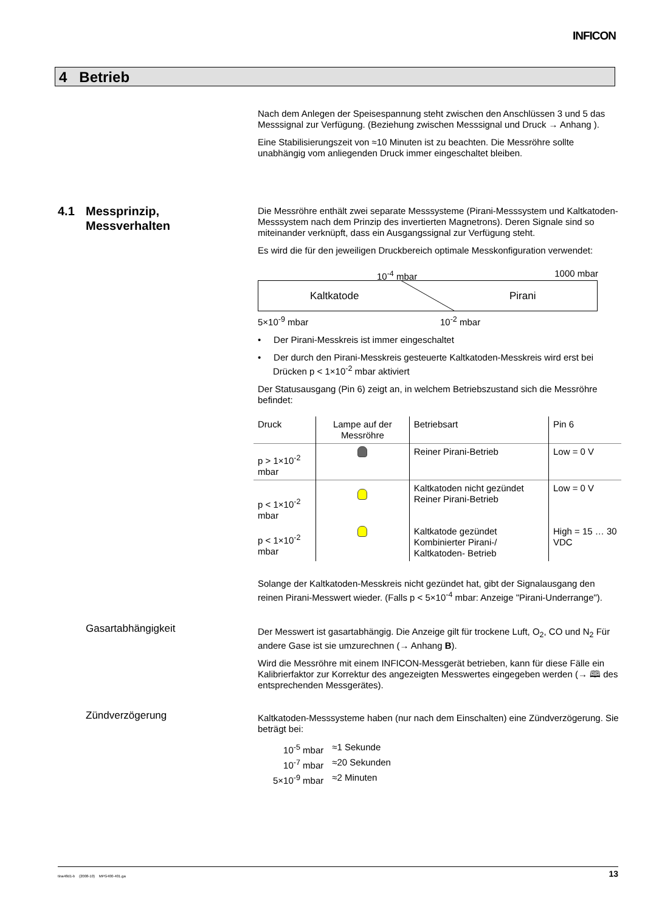INFICON
4 Betrieb
Nach dem Anlegen der Speisespannung steht zwischen den Anschlüssen 3 und 5 das Messsignal zur Verfügung. (Beziehung zwischen Messsignal und Druck → Anhang ).
Eine Stabilisierungszeit von ≈10 Minuten ist zu beachten. Die Messröhre sollte unabhängig vom anliegenden Druck immer eingeschaltet bleiben.
4.1 Messprinzip,
Messverhalten
Die Messröhre enthält zwei separate Messsysteme (Pirani-Messsystem und Kaltkatoden-Messsystem nach dem Prinzip des invertierten Magnetrons). Deren Signale sind so miteinander verknüpft, dass ein Ausgangssignal zur Verfügung steht.
Es wird die für den jeweiligen Druckbereich optimale Messkonfiguration verwendet:
10<sup>-4</sup> mbar 1000 mbar
Kaltkatode Pirani
5×10<sup>-9</sup> mbar 10<sup>-2</sup> mbar
• Der Pirani-Messkreis ist immer eingeschaltet
• Der durch den Pirani-Messkreis gesteuerte Kaltkatoden-Messkreis wird erst bei Drücken p < 1×10<sup>-2</sup> mbar aktiviert
Der Statusausgang (Pin 6) zeigt an, in welchem Betriebszustand sich die Messröhre befindet:
| Druck | Lampe auf der Messröhre | Betriebsart | Pin 6 |
| p > 1×10<sup>-2</sup> mbar | | Reiner Pirani-Betrieb | Low = 0 V |
| p < 1×10<sup>-2</sup> mbar | | Kaltkatoden nicht gezündet Reiner Pirani-Betrieb | Low = 0 V |
| p < 1×10<sup>-2</sup> mbar | | Kaltkatode gezündet Kombinierter Pirani-/ Kaltkatoden- Betrieb | High = 15 … 30 VDC |
Solange der Kaltkatoden-Messkreis nicht gezündet hat, gibt der Signalausgang den reinen Pirani-Messwert wieder. (Falls p < 5×10<sup>-4</sup> mbar: Anzeige "Pirani-Underrange").
Gasartabhängigkeit
Der Messwert ist gasartabhängig. Die Anzeige gilt für trockene Luft, O<sub>2</sub>, CO und N<sub>2</sub> Für andere Gase ist sie umzurechnen (→ Anhang B).
Wird die Messröhre mit einem INFICON-Messgerät betrieben, kann für diese Fälle ein Kalibrierfaktor zur Korrektur des angezeigten Messwertes eingegeben werden (→ 🕮 des entsprechenden Messgerätes).
Zündverzögerung
Kaltkatoden-Messsysteme haben (nur nach dem Einschalten) eine Zündverzögerung. Sie beträgt bei:
| 10<sup>-5</sup> mbar | ≈1 Sekunde |
| 10<sup>-7</sup> mbar | ≈20 Sekunden |
| 5×10<sup>-9</sup> mbar | ≈2 Minuten |
tina48d1-b (2008-10) MPG400-401.ga 13